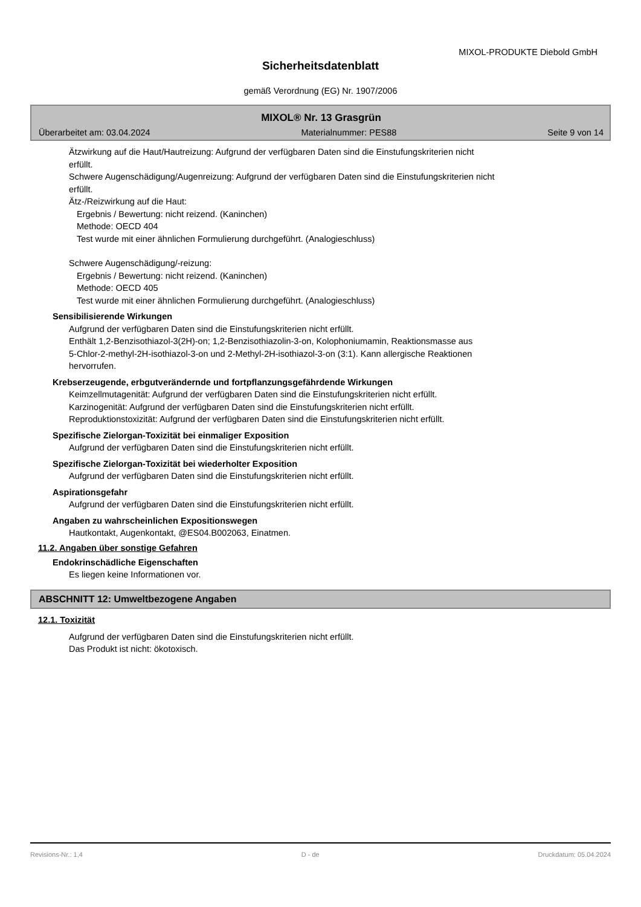MIXOL-PRODUKTE Diebold GmbH
Sicherheitsdatenblatt
gemäß Verordnung (EG) Nr. 1907/2006
MIXOL® Nr. 13 Grasgrün
Überarbeitet am: 03.04.2024 Materialnummer: PES88 Seite 9 von 14
Ätzwirkung auf die Haut/Hautreizung: Aufgrund der verfügbaren Daten sind die Einstufungskriterien nicht
erfüllt.
Schwere Augenschädigung/Augenreizung: Aufgrund der verfügbaren Daten sind die Einstufungskriterien nicht
erfüllt.
Ätz-/Reizwirkung auf die Haut:
Ergebnis / Bewertung: nicht reizend. (Kaninchen)
Methode: OECD 404
Test wurde mit einer ähnlichen Formulierung durchgeführt. (Analogieschluss)
Schwere Augenschädigung/-reizung:
Ergebnis / Bewertung: nicht reizend. (Kaninchen)
Methode: OECD 405
Test wurde mit einer ähnlichen Formulierung durchgeführt. (Analogieschluss)
Sensibilisierende Wirkungen
Aufgrund der verfügbaren Daten sind die Einstufungskriterien nicht erfüllt.
Enthält 1,2-Benzisothiazol-3(2H)-on; 1,2-Benzisothiazolin-3-on, Kolophoniumamin, Reaktionsmasse aus
5-Chlor-2-methyl-2H-isothiazol-3-on und 2-Methyl-2H-isothiazol-3-on (3:1). Kann allergische Reaktionen
hervorrufen.
Krebserzeugende, erbgutverändernde und fortpflanzungsgefährdende Wirkungen
Keimzellmutagenität: Aufgrund der verfügbaren Daten sind die Einstufungskriterien nicht erfüllt.
Karzinogenität: Aufgrund der verfügbaren Daten sind die Einstufungskriterien nicht erfüllt.
Reproduktionstoxizität: Aufgrund der verfügbaren Daten sind die Einstufungskriterien nicht erfüllt.
Spezifische Zielorgan-Toxizität bei einmaliger Exposition
Aufgrund der verfügbaren Daten sind die Einstufungskriterien nicht erfüllt.
Spezifische Zielorgan-Toxizität bei wiederholter Exposition
Aufgrund der verfügbaren Daten sind die Einstufungskriterien nicht erfüllt.
Aspirationsgefahr
Aufgrund der verfügbaren Daten sind die Einstufungskriterien nicht erfüllt.
Angaben zu wahrscheinlichen Expositionswegen
Hautkontakt, Augenkontakt, @ES04.B002063, Einatmen.
11.2. Angaben über sonstige Gefahren
Endokrinschädliche Eigenschaften
Es liegen keine Informationen vor.
ABSCHNITT 12: Umweltbezogene Angaben
12.1. Toxizität
Aufgrund der verfügbaren Daten sind die Einstufungskriterien nicht erfüllt.
Das Produkt ist nicht: ökotoxisch.
Revisions-Nr.: 1,4 D - de Druckdatum: 05.04.2024